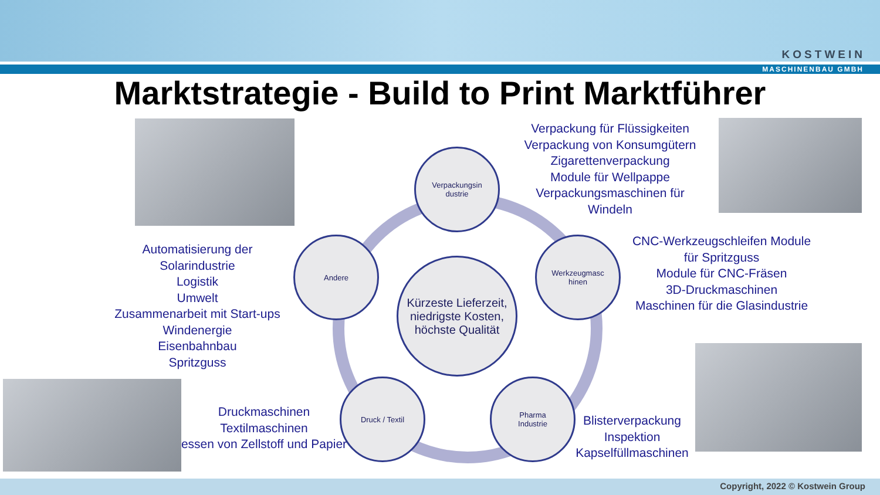KOSTWEIN
MASCHINENBAU GMBH
Marktstrategie - Build to Print Marktführer
Verpackungsin
dustrie
Andere
Werkzeugmasc
hinen
Kürzeste Lieferzeit, niedrigste Kosten, höchste Qualität
Druck / Textil
Pharma
Industrie
Verpackung für Flüssigkeiten
Verpackung von Konsumgütern
Zigarettenverpackung
Module für Wellpappe
Verpackungsmaschinen für
Windeln
Automatisierung der
Solarindustrie
Logistik
Umwelt
Zusammenarbeit mit Start-ups
Windenergie
Eisenbahnbau
Spritzguss
CNC-Werkzeugschleifen Module
für Spritzguss
Module für CNC-Fräsen
3D-Druckmaschinen
Maschinen für die Glasindustrie
Druckmaschinen
Textilmaschinen
essen von Zellstoff und Papier
Blisterverpackung
Inspektion
Kapselfüllmaschinen
Copyright, 2022 © Kostwein Group